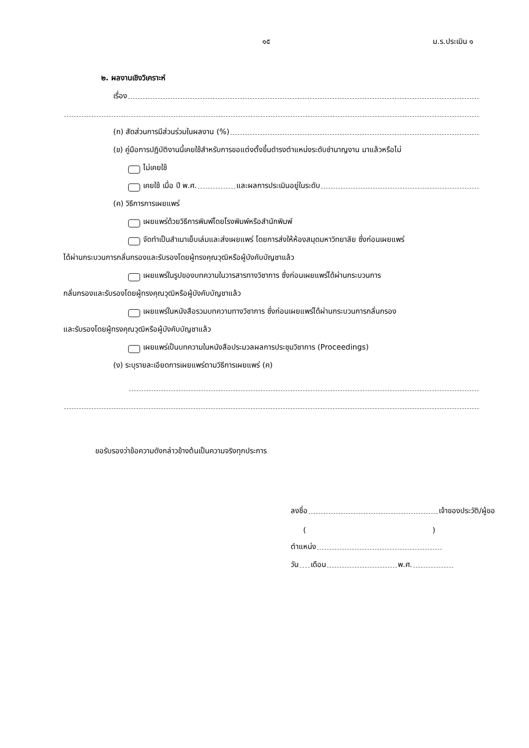๑๕ ม.ร.ประเมิน ๑
๒. ผลงานเชิงวิเคราะห์
เรื่อง
(ก) สัดส่วนการมีส่วนร่วมในผลงาน (%)
(ข) คู่มือการปฏิบัติงานนี้เคยใช้สำหรับการขอแต่งตั้งขึ้นดำรงตำแหน่งระดับชำนาญงาน มาแล้วหรือไม่
ไม่เคยใช้
เคยใช้ เมื่อ ปี พ.ศ. และผลการประเมินอยู่ในระดับ
(ค) วิธีการการเผยแพร่
เผยแพร่ด้วยวิธีการพิมพ์โดยโรงพิมพ์หรือสำนักพิมพ์
จัดทำเป็นสำเนาเย็บเล่มและส่งเผยแพร่ โดยการส่งให้ห้องสมุดมหาวิทยาลัย ซึ่งก่อนเผยแพร่
ได้ผ่านกระบวนการกลั่นกรองและรับรองโดยผู้ทรงคุณวุฒิหรือผู้บังคับบัญชาแล้ว
เผยแพร่ในรูปของบทความในวารสารทางวิชาการ ซึ่งก่อนเผยแพร่ได้ผ่านกระบวนการ
กลั่นกรองและรับรองโดยผู้ทรงคุณวุฒิหรือผู้บังคับบัญชาแล้ว
เผยแพร่ในหนังสือรวมบทความทางวิชาการ ซึ่งก่อนเผยแพร่ได้ผ่านกระบวนการกลั่นกรอง
และรับรองโดยผู้ทรงคุณวุฒิหรือผู้บังคับบัญชาแล้ว
เผยแพร่เป็นบทความในหนังสือประมวลผลการประชุมวิชาการ (Proceedings)
(ง) ระบุรายละเอียดการเผยแพร่ตามวิธีการเผยแพร่ (ค)
ขอรับรองว่าข้อความดังกล่าวข้างต้นเป็นความจริงทุกประการ
ลงชื่อ เจ้าของประวัติ/ผู้ขอ
( )
ตำแหน่ง
วัน เดือน พ.ศ.